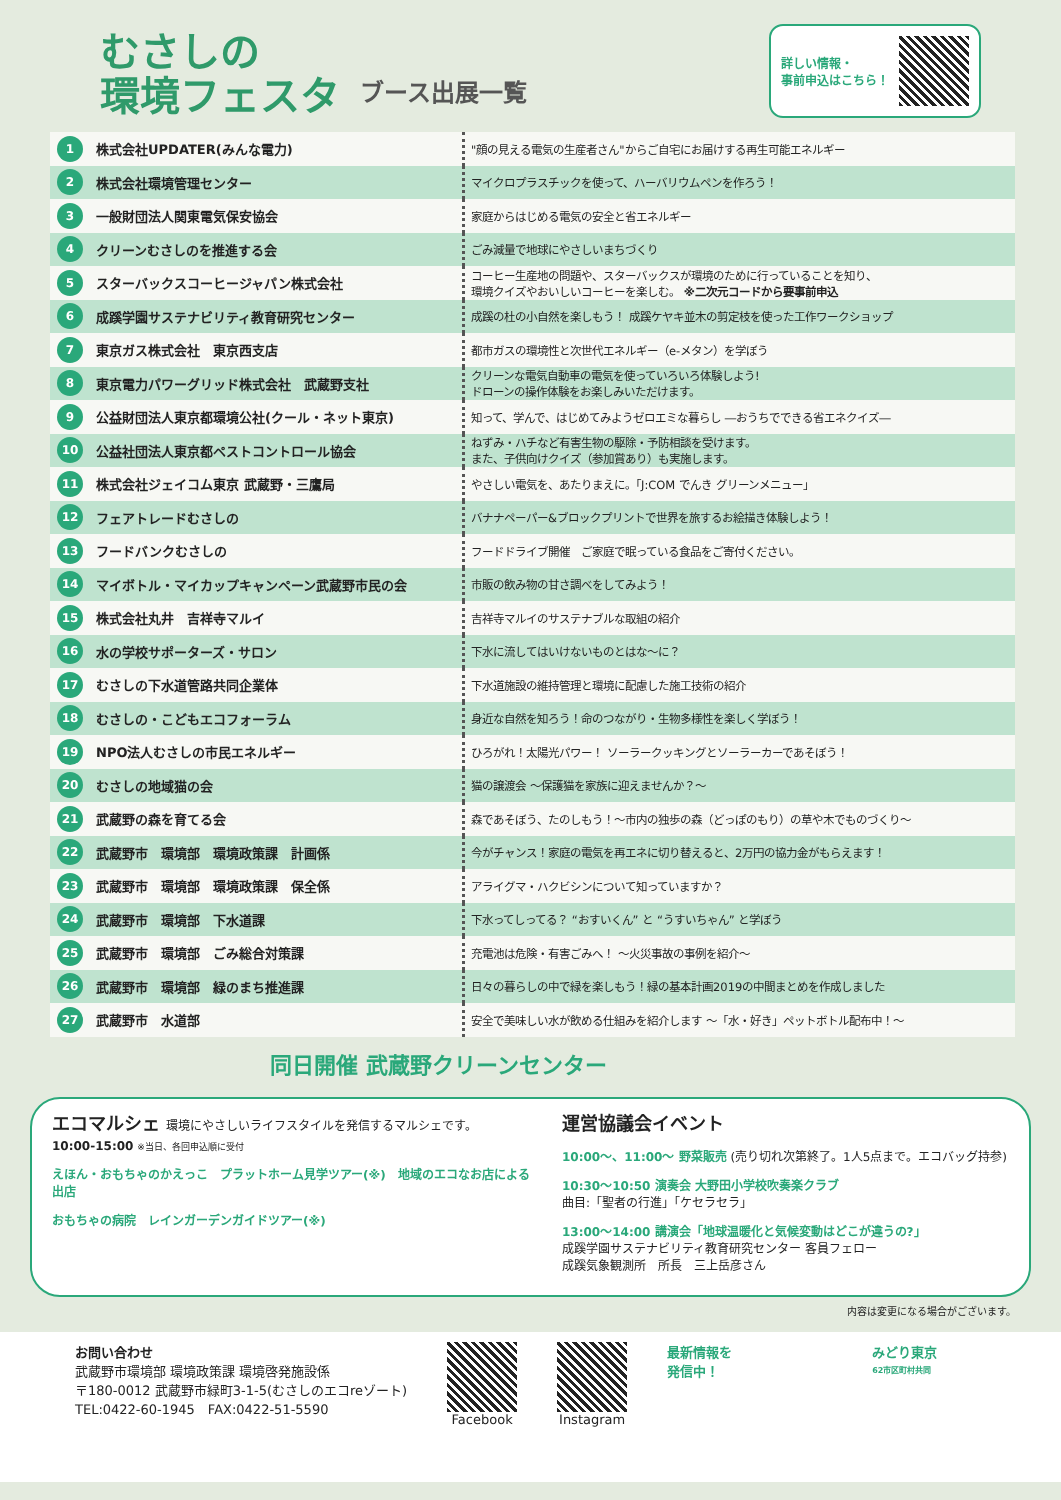むさしの
環境フェスタ
ブース出展一覧
詳しい情報・
事前申込はこちら！
| 1 | 株式会社UPDATER(みんな電力) | "顔の見える電気の生産者さん"からご自宅にお届けする再生可能エネルギー |
| 2 | 株式会社環境管理センター | マイクロプラスチックを使って、ハーバリウムペンを作ろう！ |
| 3 | 一般財団法人関東電気保安協会 | 家庭からはじめる電気の安全と省エネルギー |
| 4 | クリーンむさしのを推進する会 | ごみ減量で地球にやさしいまちづくり |
| 5 | スターバックスコーヒージャパン株式会社 | コーヒー生産地の問題や、スターバックスが環境のために行っていることを知り、 環境クイズやおいしいコーヒーを楽しむ。 ※二次元コードから要事前申込 |
| 6 | 成蹊学園サステナビリティ教育研究センター | 成蹊の杜の小自然を楽しもう！ 成蹊ケヤキ並木の剪定枝を使った工作ワークショップ |
| 7 | 東京ガス株式会社 東京西支店 | 都市ガスの環境性と次世代エネルギー（e-メタン）を学ぼう |
| 8 | 東京電力パワーグリッド株式会社 武蔵野支社 | クリーンな電気自動車の電気を使っていろいろ体験しよう! ドローンの操作体験をお楽しみいただけます。 |
| 9 | 公益財団法人東京都環境公社(クール・ネット東京) | 知って、学んで、はじめてみようゼロエミな暮らし ―おうちでできる省エネクイズ― |
| 10 | 公益社団法人東京都ペストコントロール協会 | ねずみ・ハチなど有害生物の駆除・予防相談を受けます。 また、子供向けクイズ（参加賞あり）も実施します。 |
| 11 | 株式会社ジェイコム東京 武蔵野・三鷹局 | やさしい電気を、あたりまえに。「J:COM でんき グリーンメニュー」 |
| 12 | フェアトレードむさしの | バナナペーパー&ブロックプリントで世界を旅するお絵描き体験しよう！ |
| 13 | フードバンクむさしの | フードドライブ開催 ご家庭で眠っている食品をご寄付ください。 |
| 14 | マイボトル・マイカップキャンペーン武蔵野市民の会 | 市販の飲み物の甘さ調べをしてみよう！ |
| 15 | 株式会社丸井 吉祥寺マルイ | 吉祥寺マルイのサステナブルな取組の紹介 |
| 16 | 水の学校サポーターズ・サロン | 下水に流してはいけないものとはな～に？ |
| 17 | むさしの下水道管路共同企業体 | 下水道施設の維持管理と環境に配慮した施工技術の紹介 |
| 18 | むさしの・こどもエコフォーラム | 身近な自然を知ろう！命のつながり・生物多様性を楽しく学ぼう！ |
| 19 | NPO法人むさしの市民エネルギー | ひろがれ！太陽光パワー！ ソーラークッキングとソーラーカーであそぼう！ |
| 20 | むさしの地域猫の会 | 猫の譲渡会 ～保護猫を家族に迎えませんか？～ |
| 21 | 武蔵野の森を育てる会 | 森であそぼう、たのしもう！～市内の独歩の森（どっぽのもり）の草や木でものづくり～ |
| 22 | 武蔵野市 環境部 環境政策課 計画係 | 今がチャンス！家庭の電気を再エネに切り替えると、2万円の協力金がもらえます！ |
| 23 | 武蔵野市 環境部 環境政策課 保全係 | アライグマ・ハクビシンについて知っていますか？ |
| 24 | 武蔵野市 環境部 下水道課 | 下水ってしってる？ “おすいくん” と “うすいちゃん” と学ぼう |
| 25 | 武蔵野市 環境部 ごみ総合対策課 | 充電池は危険・有害ごみへ！ ～火災事故の事例を紹介～ |
| 26 | 武蔵野市 環境部 緑のまち推進課 | 日々の暮らしの中で緑を楽しもう！緑の基本計画2019の中間まとめを作成しました |
| 27 | 武蔵野市 水道部 | 安全で美味しい水が飲める仕組みを紹介します ～「水・好き」ペットボトル配布中！～ |
同日開催 武蔵野クリーンセンター
エコマルシェ 環境にやさしいライフスタイルを発信するマルシェです。
10:00-15:00 ※当日、各回申込順に受付
えほん・おもちゃのかえっこ　プラットホーム見学ツアー(※)　地域のエコなお店による出店
おもちゃの病院　レインガーデンガイドツアー(※)
運営協議会イベント
10:00～、11:00～ 野菜販売 (売り切れ次第終了。1人5点まで。エコバッグ持参)
10:30～10:50 演奏会 大野田小学校吹奏楽クラブ
曲目:「聖者の行進」「ケセラセラ」
13:00～14:00 講演会「地球温暖化と気候変動はどこが違うの?」
成蹊学園サステナビリティ教育研究センター 客員フェロー
成蹊気象観測所　所長　三上岳彦さん
内容は変更になる場合がございます。
お問い合わせ
武蔵野市環境部 環境政策課 環境啓発施設係
〒180-0012 武蔵野市緑町3-1-5(むさしのエコreゾート)
TEL:0422-60-1945　FAX:0422-51-5590
Facebook Instagram 最新情報を
発信中！
みどり東京
62市区町村共同